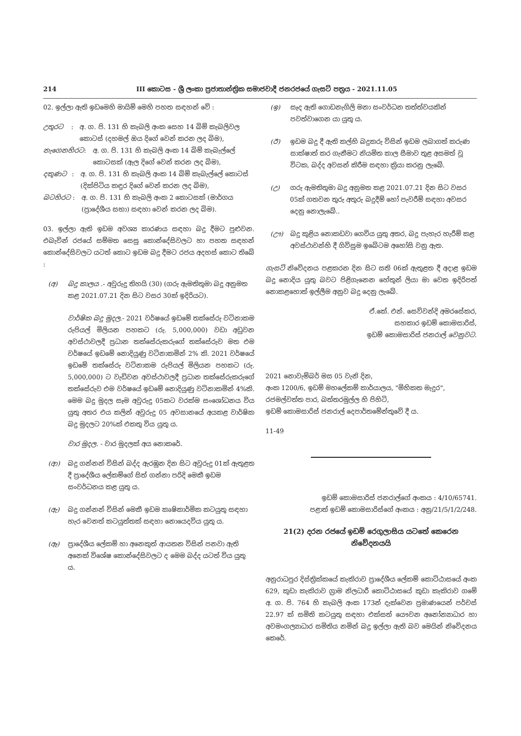214 III කොටස - ශ්‍රී ලංකා ප්‍රජාතාන්ත්‍රික සමාජවාදී ජනරජයේ ගැසට් පත්‍රය - 2021.11.05
02. ඉල්ලා ඇති ඉඩමෙහි මායිම් මෙහි පහත සඳහන් වේ :
උතුරට: අ. ග. පි. 131 හි කැබලි අංක සෙහ 14 බිම් කැබලිවල කොටස් (දහමල් ඔය දිගේ වෙන් කරන ලද බිම),
නැගෙනහිරට: අ. ග. පි. 131 හි කැබලි අංක 14 බිම් කැබැල්ලේ කොටසක් (ඇල දිගේ වෙන් කරන ලද බිම),
දකුණට: අ. ග. පි. 131 හි කැබලි අංක 14 බිම් කැබැල්ලේ කොටස් (දික්පිටිය කඳුර දිගේ වෙන් කරන ලද බිම),
බටහිරට: අ. ග. පි. 131 හි කැබලි අංක 2 කොටසක් (මාර්ගය (ප්‍රාදේශීය සභා) සඳහා වෙන් කරන ලද බිම).
03. ඉල්ලා ඇති ඉඩම අවශ්‍ය කාරණය සඳහා බදු දීමට පුළුවන. එබැවින් රජයේ සම්මත සෙසු කොන්දේසිවලට හා පහත සඳහන් කොන්දේසිවලට යටත් කොට ඉඩම බදු දීමට රජය අදහස් කොට තිබේ :
(අ) බදු කාලය .- අවුරුදු තිහයි (30) (ගරු ඇමතිතුමා බදු අනුමත කළ 2021.07.21 දින සිට වසර 30ක් ඉදිරියට).
වාර්ෂික බදු මුදල.- 2021 වර්ෂයේ ඉඩමේ තක්සේරු වටිනාකම රුපියල් මිලියන පහකට (රු. 5,000,000) වඩා අඩුවන අවස්ථාවලදී ප්‍රධාන තක්සේරුකරුගේ තක්සේරුව මත එම වර්ෂයේ ඉඩමේ නොදියුණු වටිනාකමින් 2% කි. 2021 වර්ෂයේ ඉඩමේ තක්සේරු වටිනාකම රුපියල් මිලියන පහකට (රු. 5,000,000) ට වැඩිවන අවස්ථාවලදී ප්‍රධාන තක්සේරුකරුගේ තක්සේරුව එම වර්ෂයේ ඉඩමේ නොදියුණු වටිනාකමින් 4%කි. මෙම බදු මුදල සෑම අවුරුදු 05කට වරක්ම සංශෝධනය විය යුතු අතර එය කලින් අවුරුදු 05 අවසානයේ අයකළ වාර්ෂික බදු මුදලට 20%ක් එකතු විය යුතු ය.
වාර මුදල. - වාර මුදලක් අය නොකරේ.
(ආ) බදු ගන්නන් විසින් බද්ද ඇරඹුන දින සිට අවුරුදු 01ක් ඇතුළත දී ප්‍රාදේශීය ලේකම්ගේ සිත් ගන්නා පරිදි මෙකී ඉඩම සංවර්ධනය කළ යුතු ය.
(ඇ) බදු ගන්නන් විසින් මෙකී ඉඩම කෘෂිකාර්මික කටයුතු සඳහා හැර වෙනත් කටයුත්තක් සඳහා නොයෙදවිය යුතු ය.
(ඈ) ප්‍රාදේශීය ලේකම් හා අනෙකුත් ආයතන විසින් පනවා ඇති අනෙක් විශේෂ කොන්දේසිවලට ද මෙම බද්ද යටත් විය යුතු ය.
(ඉ) සෑද ඇති ගොඩනැගිලි මනා සංවර්ධන තත්ත්වයකින් පවත්වාගෙන යා යුතු ය.
(ඊ) ඉඩම බදු දී ඇති කල්හි බදුකරු විසින් ඉඩම ලබාගත් කරුණ සාක්ෂාත් කර ගැනීමට නියමිත කාල සීමාව තුළ අසමත් වූ විටක, බද්ද අවසන් කිරීම සඳහා ක්‍රියා කරනු ලැබේ.
(උ) ගරු ඇමතිතුමා බදු අනුමත කළ 2021.07.21 දින සිට වසර 05ක් ගතවන තුරු අතුරු බදුදීම් හෝ පැවරීම් සඳහා අවසර දෙනු නොලැබේ..
(ඌ) බදු කුළිය නොකඩවා ගෙවිය යුතු අතර, බදු පැහැර හැරීම් කළ අවස්ථාවන්හි දී ගිවිසුම ඉබේටම අහෝසි වනු ඇත.
ගැසට් නිවේදනය පළකරන දින සිට සති 06ක් ඇතුළත දී අදාළ ඉඩම බදු නොදිය යුතු බවට පිළිගැනෙන හේතුන් ලියා මා වෙත ඉදිරිපත් නොකළහොත් ඉල්ලීම අනුව බදු දෙනු ලැබේ.
ඒ.කේ. එන්. සෙව්වන්දි අමරසේකර,
සහකාර ඉඩම් කොමසාරිස්,
ඉඩම් කොමසාරිස් ජනරාල් වෙනුවට.
2021 නොවැම්බර් මස 05 වැනි දින,
අංක 1200/6, ඉඩම් මහලේකම් කාර්යාලය, "මිහිකත මැදුර",
රජමල්වත්ත පාර, බත්තරමුල්ල හි පිහිටි,
ඉඩම් කොමසාරිස් ජනරාල් දෙපාර්තමේන්තුවේ දී ය.
11-49
ඉඩම් කොමසාරිස් ජනරාල්ගේ අංකය : 4/10/65741.
පළාත් ඉඩම් කොමසාරිස්ගේ අංකය : අනු/21/5/1/2/248.
21(2) දරන රජයේ ඉඩම් රෙගුලාසිය යටතේ කෙරෙන
නිවේදනයයි
අනුරාධපුර දිස්ත්‍රික්කයේ කැකිරාව ප්‍රාදේශීය ලේකම් කොට්ඨාසයේ අංක 629, කුඩා කැකිරාව ග්‍රාම නිලධාරී කොට්ඨාසයේ කුඩා කැකිරාව ගමේ අ. ග. පි. 764 හි කැබලි අංක 173න් දැක්වෙන ප්‍රමාණයෙන් පර්චස් 22.97 ක් සමිති කටයුතු සඳහා එක්සත් යෞවන අනෝන්‍යාධාර හා අවමංගල්‍යාධාර සමිතිය නමින් බදු ඉල්ලා ඇති බව මෙයින් නිවේදනය කෙරේ.